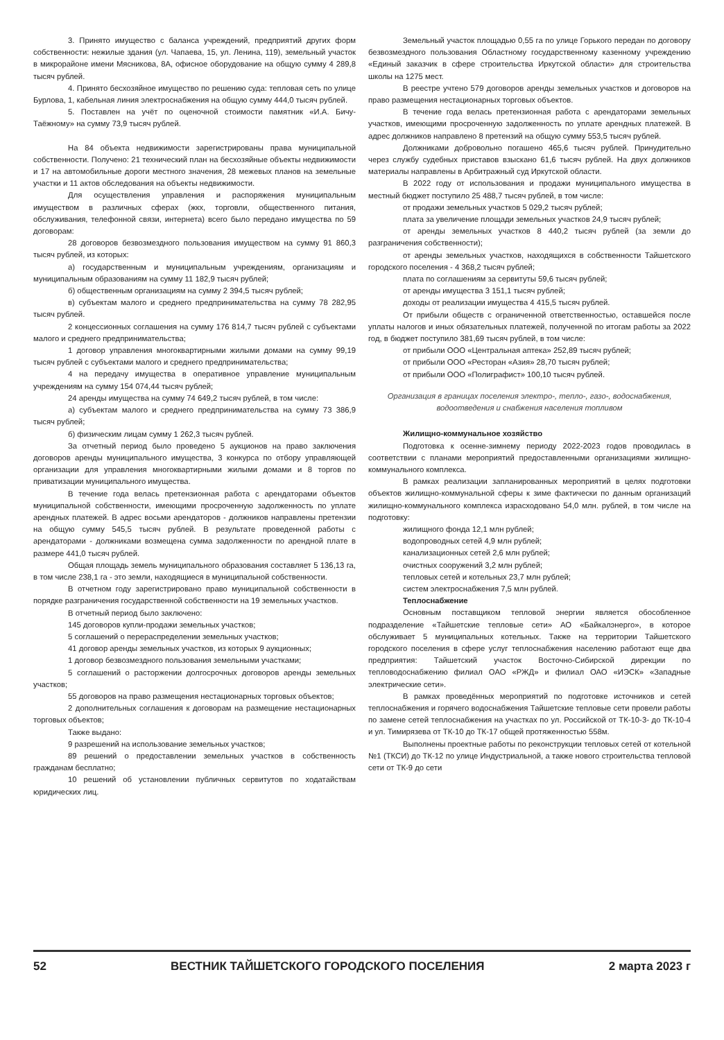3. Принято имущество с баланса учреждений, предприятий других форм собственности: нежилые здания (ул. Чапаева, 15, ул. Ленина, 119), земельный участок в микрорайоне имени Мясникова, 8А, офисное оборудование на общую сумму 4 289,8 тысяч рублей.
4. Принято бесхозяйное имущество по решению суда: тепловая сеть по улице Бурлова, 1, кабельная линия электроснабжения на общую сумму 444,0 тысяч рублей.
5. Поставлен на учёт по оценочной стоимости памятник «И.А. Бичу-Таёжному» на сумму 73,9 тысяч рублей.
На 84 объекта недвижимости зарегистрированы права муниципальной собственности. Получено: 21 технический план на бесхозяйные объекты недвижимости и 17 на автомобильные дороги местного значения, 28 межевых планов на земельные участки и 11 актов обследования на объекты недвижимости.
Для осуществления управления и распоряжения муниципальным имуществом в различных сферах (жкх, торговли, общественного питания, обслуживания, телефонной связи, интернета) всего было передано имущества по 59 договорам:
28 договоров безвозмездного пользования имуществом на сумму 91 860,3 тысяч рублей, из которых:
а) государственным и муниципальным учреждениям, организациям и муниципальным образованиям на сумму 11 182,9 тысяч рублей;
б) общественным организациям на сумму 2 394,5 тысяч рублей;
в) субъектам малого и среднего предпринимательства на сумму 78 282,95 тысяч рублей.
2 концессионных соглашения на сумму 176 814,7 тысяч рублей с субъектами малого и среднего предпринимательства;
1 договор управления многоквартирными жилыми домами на сумму 99,19 тысяч рублей с субъектами малого и среднего предпринимательства;
4 на передачу имущества в оперативное управление муниципальным учреждениям на сумму 154 074,44 тысяч рублей;
24 аренды имущества на сумму 74 649,2 тысяч рублей, в том числе:
а) субъектам малого и среднего предпринимательства на сумму 73 386,9 тысяч рублей;
б) физическим лицам сумму 1 262,3 тысяч рублей.
За отчетный период было проведено 5 аукционов на право заключения договоров аренды муниципального имущества, 3 конкурса по отбору управляющей организации для управления многоквартирными жилыми домами и 8 торгов по приватизации муниципального имущества.
В течение года велась претензионная работа с арендаторами объектов муниципальной собственности, имеющими просроченную задолженность по уплате арендных платежей. В адрес восьми арендаторов - должников направлены претензии на общую сумму 545,5 тысяч рублей. В результате проведенной работы с арендаторами - должниками возмещена сумма задолженности по арендной плате в размере 441,0 тысяч рублей.
Общая площадь земель муниципального образования составляет 5 136,13 га, в том числе 238,1 га - это земли, находящиеся в муниципальной собственности.
В отчетном году зарегистрировано право муниципальной собственности в порядке разграничения государственной собственности на 19 земельных участков.
В отчетный период было заключено:
145 договоров купли-продажи земельных участков;
5 соглашений о перераспределении земельных участков;
41 договор аренды земельных участков, из которых 9 аукционных;
1 договор безвозмездного пользования земельными участками;
5 соглашений о расторжении долгосрочных договоров аренды земельных участков;
55 договоров на право размещения нестационарных торговых объектов;
2 дополнительных соглашения к договорам на размещение нестационарных торговых объектов;
Также выдано:
9 разрешений на использование земельных участков;
89 решений о предоставлении земельных участков в собственность гражданам бесплатно;
10 решений об установлении публичных сервитутов по ходатайствам юридических лиц.
Земельный участок площадью 0,55 га по улице Горького передан по договору безвозмездного пользования Областному государственному казенному учреждению «Единый заказчик в сфере строительства Иркутской области» для строительства школы на 1275 мест.
В реестре учтено 579 договоров аренды земельных участков и договоров на право размещения нестационарных торговых объектов.
В течение года велась претензионная работа с арендаторами земельных участков, имеющими просроченную задолженность по уплате арендных платежей. В адрес должников направлено 8 претензий на общую сумму 553,5 тысяч рублей.
Должниками добровольно погашено 465,6 тысяч рублей. Принудительно через службу судебных приставов взыскано 61,6 тысяч рублей. На двух должников материалы направлены в Арбитражный суд Иркутской области.
В 2022 году от использования и продажи муниципального имущества в местный бюджет поступило 25 488,7 тысяч рублей, в том числе:
от продажи земельных участков 5 029,2 тысяч рублей;
плата за увеличение площади земельных участков 24,9 тысяч рублей;
от аренды земельных участков 8 440,2 тысяч рублей (за земли до разграничения собственности);
от аренды земельных участков, находящихся в собственности Тайшетского городского поселения - 4 368,2 тысяч рублей;
плата по соглашениям за сервитуты 59,6 тысяч рублей;
от аренды имущества 3 151,1 тысяч рублей;
доходы от реализации имущества 4 415,5 тысяч рублей.
От прибыли обществ с ограниченной ответственностью, оставшейся после уплаты налогов и иных обязательных платежей, полученной по итогам работы за 2022 год, в бюджет поступило 381,69 тысяч рублей, в том числе:
от прибыли ООО «Центральная аптека» 252,89 тысяч рублей;
от прибыли ООО «Ресторан «Азия» 28,70 тысяч рублей;
от прибыли ООО «Полиграфист» 100,10 тысяч рублей.
Организация в границах поселения электро-, тепло-, газо-, водоснабжения, водоотведения и снабжения населения топливом
Жилищно-коммунальное хозяйство
Подготовка к осенне-зимнему периоду 2022-2023 годов проводилась в соответствии с планами мероприятий предоставленными организациями жилищно-коммунального комплекса.
В рамках реализации запланированных мероприятий в целях подготовки объектов жилищно-коммунальной сферы к зиме фактически по данным организаций жилищно-коммунального комплекса израсходовано 54,0 млн. рублей, в том числе на подготовку:
жилищного фонда 12,1 млн рублей;
водопроводных сетей 4,9 млн рублей;
канализационных сетей 2,6 млн рублей;
очистных сооружений 3,2 млн рублей;
тепловых сетей и котельных 23,7 млн рублей;
систем электроснабжения 7,5 млн рублей.
Теплоснабжение
Основным поставщиком тепловой энергии является обособленное подразделение «Тайшетские тепловые сети» АО «Байкалэнерго», в которое обслуживает 5 муниципальных котельных. Также на территории Тайшетского городского поселения в сфере услуг теплоснабжения населению работают еще два предприятия: Тайшетский участок Восточно-Сибирской дирекции по тепловодоснабжению филиал ОАО «РЖД» и филиал ОАО «ИЭСК» «Западные электрические сети».
В рамках проведённых мероприятий по подготовке источников и сетей теплоснабжения и горячего водоснабжения Тайшетские тепловые сети провели работы по замене сетей теплоснабжения на участках по ул. Российской от ТК-10-3- до ТК-10-4 и ул. Тимирязева от ТК-10 до ТК-17 общей протяженностью 558м.
Выполнены проектные работы по реконструкции тепловых сетей от котельной №1 (ТКСИ) до ТК-12 по улице Индустриальной, а также нового строительства тепловой сети от ТК-9 до сети
52 ВЕСТНИК ТАЙШЕТСКОГО ГОРОДСКОГО ПОСЕЛЕНИЯ 2 марта 2023 г